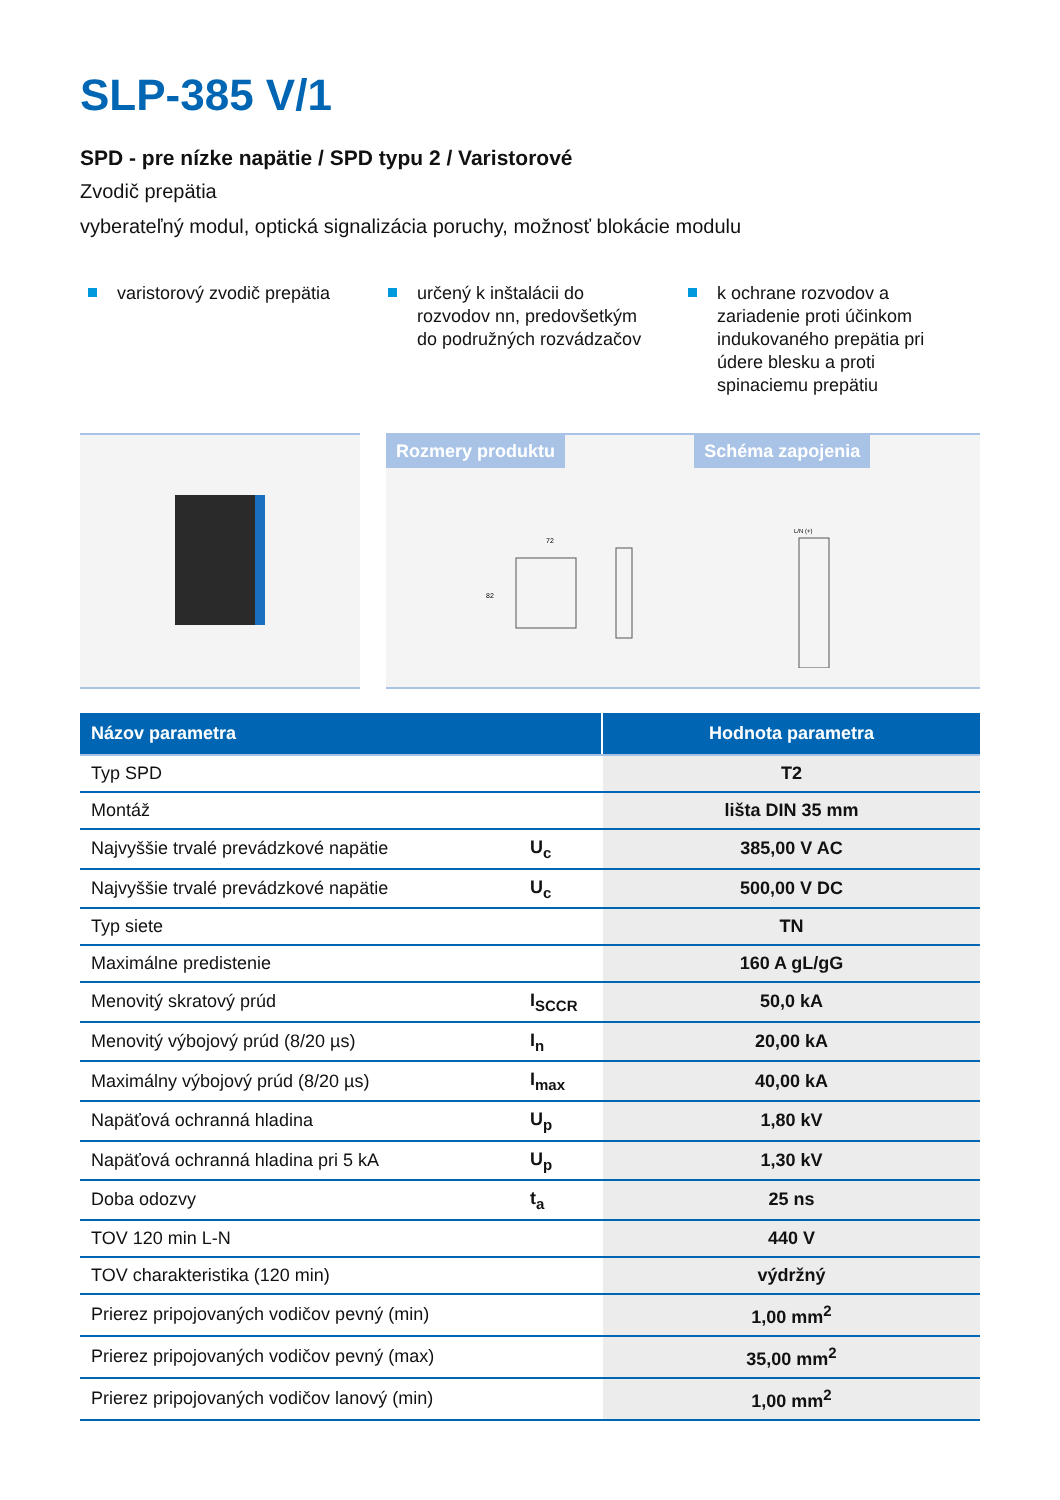SLP-385 V/1
SPD - pre nízke napätie / SPD typu 2 / Varistorové
Zvodič prepätia
vyberateľný modul, optická signalizácia poruchy, možnosť blokácie modulu
varistorový zvodič prepätia určený k inštalácii do rozvodov nn, predovšetkým do podružných rozvádzačov
k ochrane rozvodov a zariadenie proti účinkom indukovaného prepätia pri údere blesku a proti spinaciemu prepätiu
Rozmery produktu
72
82
Schéma zapojenia
L/N (+)
| Názov parametra | | Hodnota parametra |
| --- | --- | --- |
| Typ SPD | | T2 |
| Montáž | | lišta DIN 35 mm |
| Najvyššie trvalé prevádzkové napätie | U<sub>c</sub> | 385,00 V AC |
| Najvyššie trvalé prevádzkové napätie | U<sub>c</sub> | 500,00 V DC |
| Typ siete | | TN |
| Maximálne predistenie | | 160 A gL/gG |
| Menovitý skratový prúd | I<sub>SCCR</sub> | 50,0 kA |
| Menovitý výbojový prúd (8/20 µs) | I<sub>n</sub> | 20,00 kA |
| Maximálny výbojový prúd (8/20 µs) | I<sub>max</sub> | 40,00 kA |
| Napäťová ochranná hladina | U<sub>p</sub> | 1,80 kV |
| Napäťová ochranná hladina pri 5 kA | U<sub>p</sub> | 1,30 kV |
| Doba odozvy | t<sub>a</sub> | 25 ns |
| TOV 120 min L-N | | 440 V |
| TOV charakteristika (120 min) | | výdržný |
| Prierez pripojovaných vodičov pevný (min) | | 1,00 mm<sup>2</sup> |
| Prierez pripojovaných vodičov pevný (max) | | 35,00 mm<sup>2</sup> |
| Prierez pripojovaných vodičov lanový (min) | | 1,00 mm<sup>2</sup> |